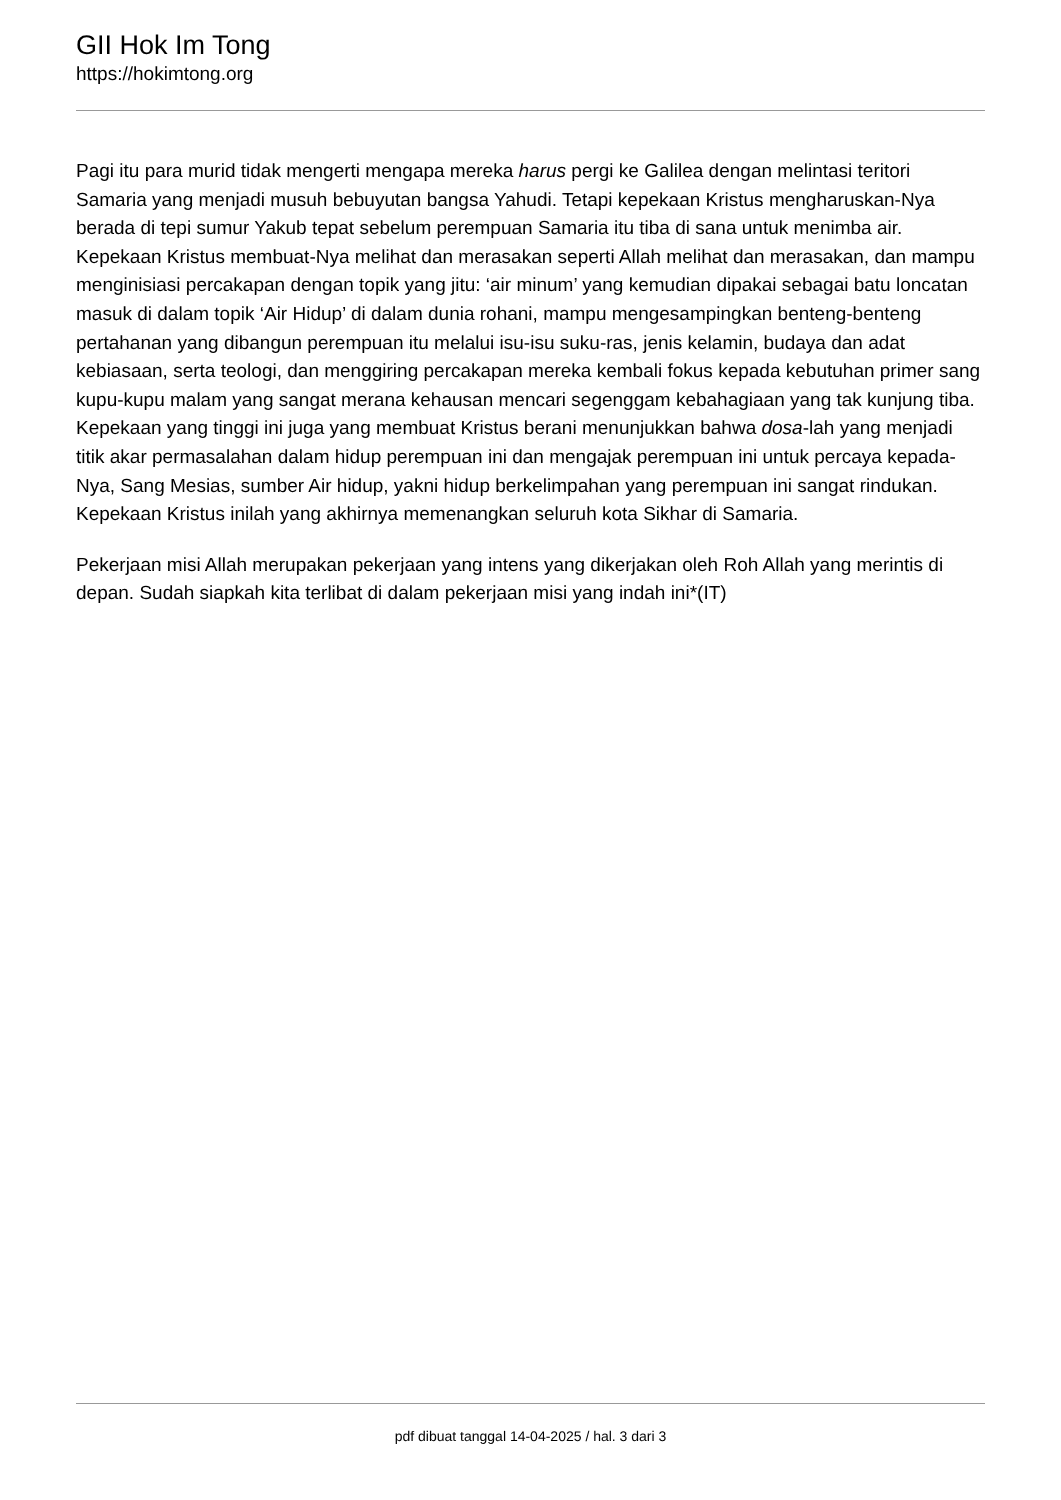GII Hok Im Tong
https://hokimtong.org
Pagi itu para murid tidak mengerti mengapa mereka harus pergi ke Galilea dengan melintasi teritori Samaria yang menjadi musuh bebuyutan bangsa Yahudi. Tetapi kepekaan Kristus mengharuskan-Nya berada di tepi sumur Yakub tepat sebelum perempuan Samaria itu tiba di sana untuk menimba air. Kepekaan Kristus membuat-Nya melihat dan merasakan seperti Allah melihat dan merasakan, dan mampu menginisiasi percakapan dengan topik yang jitu: ‘air minum’ yang kemudian dipakai sebagai batu loncatan masuk di dalam topik ‘Air Hidup’ di dalam dunia rohani, mampu mengesampingkan benteng-benteng pertahanan yang dibangun perempuan itu melalui isu-isu suku-ras, jenis kelamin, budaya dan adat kebiasaan, serta teologi, dan menggiring percakapan mereka kembali fokus kepada kebutuhan primer sang kupu-kupu malam yang sangat merana kehausan mencari segenggam kebahagiaan yang tak kunjung tiba. Kepekaan yang tinggi ini juga yang membuat Kristus berani menunjukkan bahwa dosa-lah yang menjadi titik akar permasalahan dalam hidup perempuan ini dan mengajak perempuan ini untuk percaya kepada-Nya, Sang Mesias, sumber Air hidup, yakni hidup berkelimpahan yang perempuan ini sangat rindukan. Kepekaan Kristus inilah yang akhirnya memenangkan seluruh kota Sikhar di Samaria.
Pekerjaan misi Allah merupakan pekerjaan yang intens yang dikerjakan oleh Roh Allah yang merintis di depan. Sudah siapkah kita terlibat di dalam pekerjaan misi yang indah ini*(IT)
pdf dibuat tanggal 14-04-2025 / hal. 3 dari 3